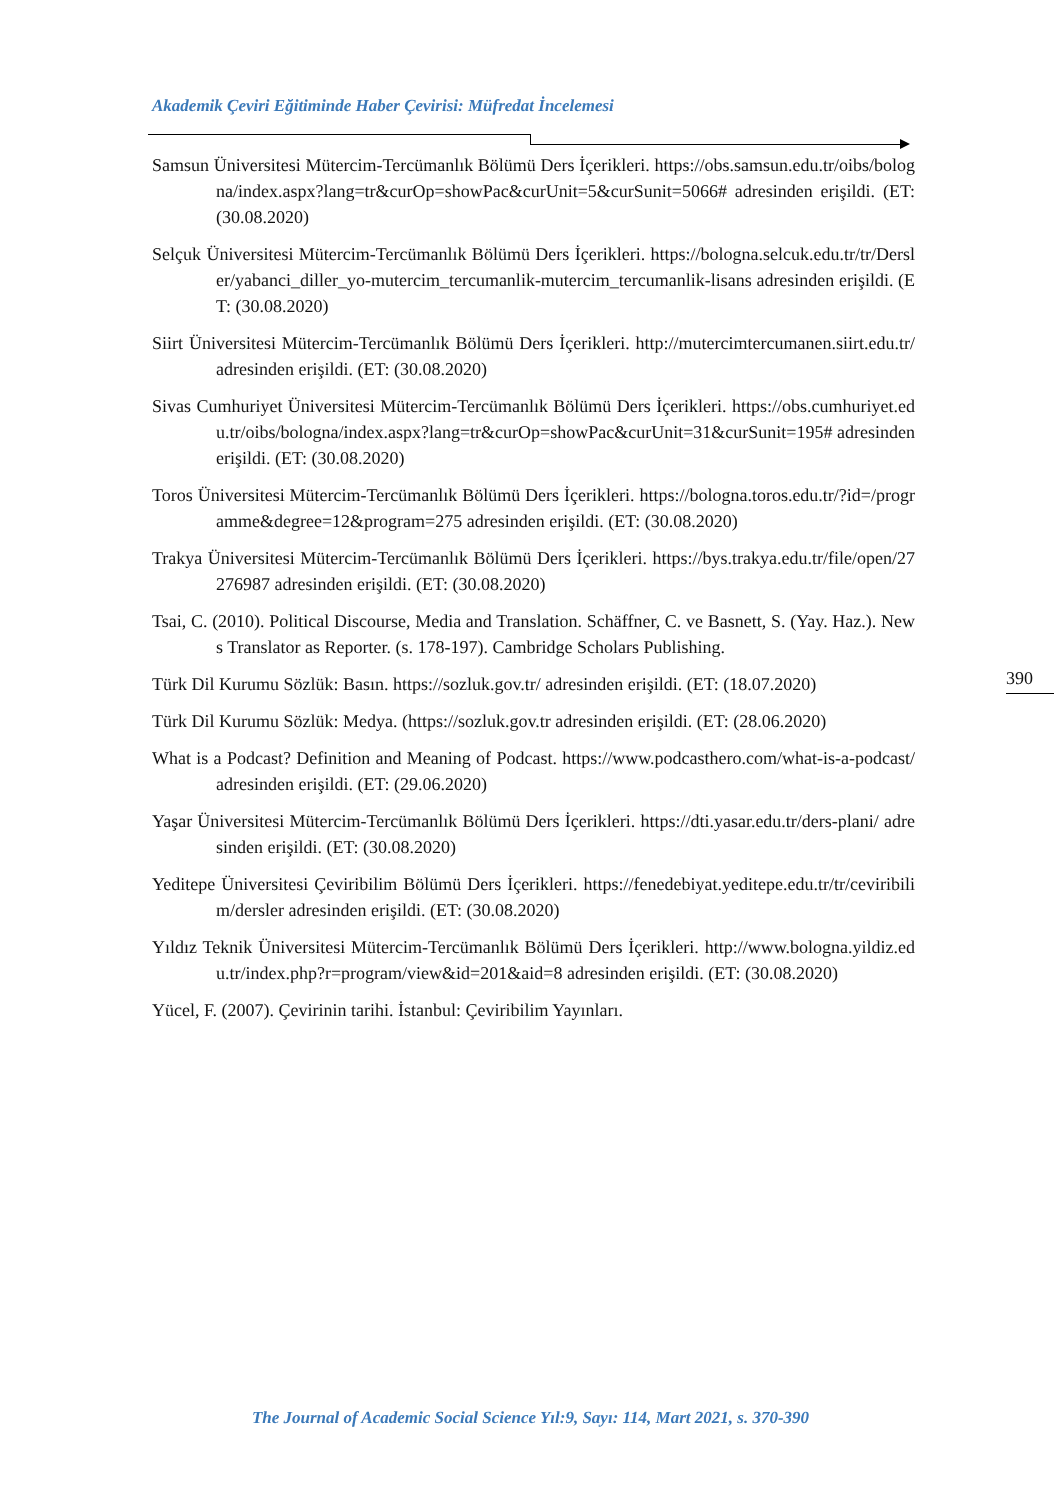Akademik Çeviri Eğitiminde Haber Çevirisi: Müfredat İncelemesi
Samsun Üniversitesi Mütercim-Tercümanlık Bölümü Ders İçerikleri. https://obs.samsun.edu.tr/oibs/bologna/index.aspx?lang=tr&curOp=showPac&curUnit=5&curSunit=5066# adresinden erişildi. (ET: (30.08.2020)
Selçuk Üniversitesi Mütercim-Tercümanlık Bölümü Ders İçerikleri. https://bologna.selcuk.edu.tr/tr/Dersler/yabanci_diller_yo-mutercim_tercumanlik-mutercim_tercumanlik-lisans adresinden erişildi. (ET: (30.08.2020)
Siirt Üniversitesi Mütercim-Tercümanlık Bölümü Ders İçerikleri. http://mutercimtercumanen.siirt.edu.tr/ adresinden erişildi. (ET: (30.08.2020)
Sivas Cumhuriyet Üniversitesi Mütercim-Tercümanlık Bölümü Ders İçerikleri. https://obs.cumhuriyet.edu.tr/oibs/bologna/index.aspx?lang=tr&curOp=showPac&curUnit=31&curSunit=195# adresinden erişildi. (ET: (30.08.2020)
Toros Üniversitesi Mütercim-Tercümanlık Bölümü Ders İçerikleri. https://bologna.toros.edu.tr/?id=/programme&degree=12&program=275 adresinden erişildi. (ET: (30.08.2020)
Trakya Üniversitesi Mütercim-Tercümanlık Bölümü Ders İçerikleri. https://bys.trakya.edu.tr/file/open/27276987 adresinden erişildi. (ET: (30.08.2020)
Tsai, C. (2010). Political Discourse, Media and Translation. Schäffner, C. ve Basnett, S. (Yay. Haz.). News Translator as Reporter. (s. 178-197). Cambridge Scholars Publishing.
Türk Dil Kurumu Sözlük: Basın. https://sozluk.gov.tr/ adresinden erişildi. (ET: (18.07.2020)
Türk Dil Kurumu Sözlük: Medya. (https://sozluk.gov.tr adresinden erişildi. (ET: (28.06.2020)
What is a Podcast? Definition and Meaning of Podcast. https://www.podcasthero.com/what-is-a-podcast/ adresinden erişildi. (ET: (29.06.2020)
Yaşar Üniversitesi Mütercim-Tercümanlık Bölümü Ders İçerikleri. https://dti.yasar.edu.tr/ders-plani/ adresinden erişildi. (ET: (30.08.2020)
Yeditepe Üniversitesi Çeviribilim Bölümü Ders İçerikleri. https://fenedebiyat.yeditepe.edu.tr/tr/ceviribilim/dersler adresinden erişildi. (ET: (30.08.2020)
Yıldız Teknik Üniversitesi Mütercim-Tercümanlık Bölümü Ders İçerikleri. http://www.bologna.yildiz.edu.tr/index.php?r=program/view&id=201&aid=8 adresinden erişildi. (ET: (30.08.2020)
Yücel, F. (2007). Çevirinin tarihi. İstanbul: Çeviribilim Yayınları.
390
The Journal of Academic Social Science Yıl:9, Sayı: 114, Mart 2021, s. 370-390